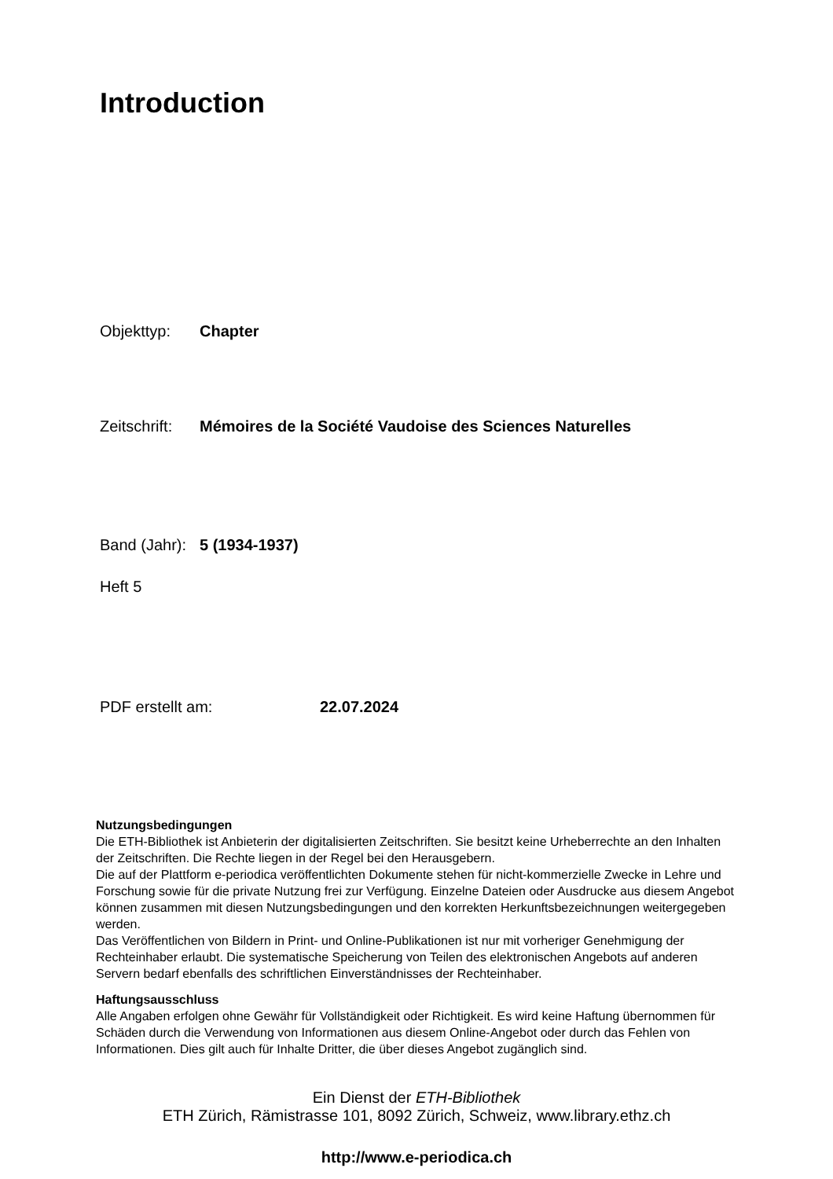Introduction
Objekttyp: Chapter
Zeitschrift: Mémoires de la Société Vaudoise des Sciences Naturelles
Band (Jahr): 5 (1934-1937)
Heft 5
PDF erstellt am: 22.07.2024
Nutzungsbedingungen
Die ETH-Bibliothek ist Anbieterin der digitalisierten Zeitschriften. Sie besitzt keine Urheberrechte an den Inhalten der Zeitschriften. Die Rechte liegen in der Regel bei den Herausgebern.
Die auf der Plattform e-periodica veröffentlichten Dokumente stehen für nicht-kommerzielle Zwecke in Lehre und Forschung sowie für die private Nutzung frei zur Verfügung. Einzelne Dateien oder Ausdrucke aus diesem Angebot können zusammen mit diesen Nutzungsbedingungen und den korrekten Herkunftsbezeichnungen weitergegeben werden.
Das Veröffentlichen von Bildern in Print- und Online-Publikationen ist nur mit vorheriger Genehmigung der Rechteinhaber erlaubt. Die systematische Speicherung von Teilen des elektronischen Angebots auf anderen Servern bedarf ebenfalls des schriftlichen Einverständnisses der Rechteinhaber.
Haftungsausschluss
Alle Angaben erfolgen ohne Gewähr für Vollständigkeit oder Richtigkeit. Es wird keine Haftung übernommen für Schäden durch die Verwendung von Informationen aus diesem Online-Angebot oder durch das Fehlen von Informationen. Dies gilt auch für Inhalte Dritter, die über dieses Angebot zugänglich sind.
Ein Dienst der ETH-Bibliothek
ETH Zürich, Rämistrasse 101, 8092 Zürich, Schweiz, www.library.ethz.ch
http://www.e-periodica.ch